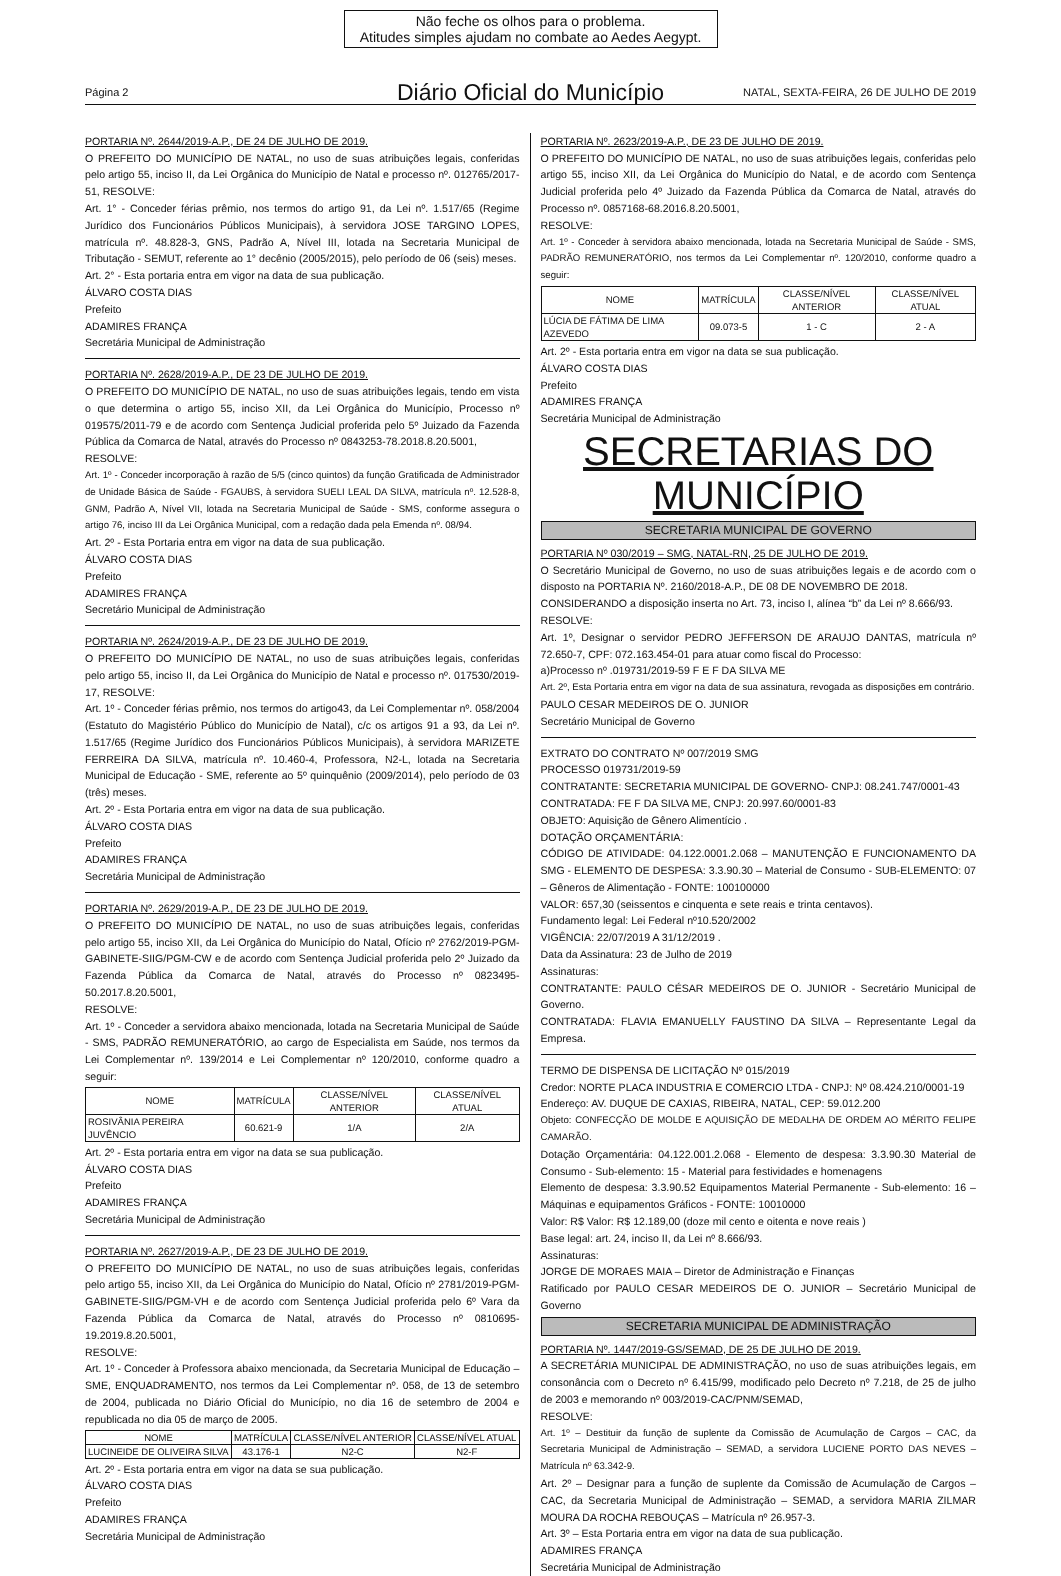Não feche os olhos para o problema.
Atitudes simples ajudam no combate ao Aedes Aegypt.
Página 2
Diário Oficial do Município
NATAL, SEXTA-FEIRA, 26 DE JULHO DE 2019
PORTARIA Nº. 2644/2019-A.P., DE 24 DE JULHO DE 2019.
O PREFEITO DO MUNICÍPIO DE NATAL, no uso de suas atribuições legais, conferidas pelo artigo 55, inciso II, da Lei Orgânica do Município de Natal e processo nº. 012765/2017-51, RESOLVE:
Art. 1° - Conceder férias prêmio, nos termos do artigo 91, da Lei nº. 1.517/65 (Regime Jurídico dos Funcionários Públicos Municipais), à servidora JOSE TARGINO LOPES, matrícula nº. 48.828-3, GNS, Padrão A, Nível III, lotada na Secretaria Municipal de Tributação - SEMUT, referente ao 1° decênio (2005/2015), pelo período de 06 (seis) meses.
Art. 2° - Esta portaria entra em vigor na data de sua publicação.
ÁLVARO COSTA DIAS
Prefeito
ADAMIRES FRANÇA
Secretária Municipal de Administração
PORTARIA Nº. 2628/2019-A.P., DE 23 DE JULHO DE 2019.
O PREFEITO DO MUNICÍPIO DE NATAL, no uso de suas atribuições legais, tendo em vista o que determina o artigo 55, inciso XII, da Lei Orgânica do Município, Processo nº 019575/2011-79 e de acordo com Sentença Judicial proferida pelo 5º Juizado da Fazenda Pública da Comarca de Natal, através do Processo nº 0843253-78.2018.8.20.5001,
RESOLVE:
Art. 1º - Conceder incorporação à razão de 5/5 (cinco quintos) da função Gratificada de Administrador de Unidade Básica de Saúde - FGAUBS, à servidora SUELI LEAL DA SILVA, matrícula nº. 12.528-8, GNM, Padrão A, Nível VII, lotada na Secretaria Municipal de Saúde - SMS, conforme assegura o artigo 76, inciso III da Lei Orgânica Municipal, com a redação dada pela Emenda nº. 08/94.
Art. 2º - Esta Portaria entra em vigor na data de sua publicação.
ÁLVARO COSTA DIAS
Prefeito
ADAMIRES FRANÇA
Secretário Municipal de Administração
PORTARIA Nº. 2624/2019-A.P., DE 23 DE JULHO DE 2019.
O PREFEITO DO MUNICÍPIO DE NATAL, no uso de suas atribuições legais, conferidas pelo artigo 55, inciso II, da Lei Orgânica do Município de Natal e processo nº. 017530/2019-17, RESOLVE:
Art. 1º - Conceder férias prêmio, nos termos do artigo43, da Lei Complementar nº. 058/2004 (Estatuto do Magistério Público do Município de Natal), c/c os artigos 91 a 93, da Lei nº. 1.517/65 (Regime Jurídico dos Funcionários Públicos Municipais), à servidora MARIZETE FERREIRA DA SILVA, matrícula nº. 10.460-4, Professora, N2-L, lotada na Secretaria Municipal de Educação - SME, referente ao 5º quinquênio (2009/2014), pelo período de 03 (três) meses.
Art. 2º - Esta Portaria entra em vigor na data de sua publicação.
ÁLVARO COSTA DIAS
Prefeito
ADAMIRES FRANÇA
Secretária Municipal de Administração
PORTARIA Nº. 2629/2019-A.P., DE 23 DE JULHO DE 2019.
O PREFEITO DO MUNICÍPIO DE NATAL, no uso de suas atribuições legais, conferidas pelo artigo 55, inciso XII, da Lei Orgânica do Município do Natal, Ofício nº 2762/2019-PGM-GABINETE-SIIG/PGM-CW e de acordo com Sentença Judicial proferida pelo 2º Juizado da Fazenda Pública da Comarca de Natal, através do Processo nº 0823495-50.2017.8.20.5001,
RESOLVE:
Art. 1º - Conceder a servidora abaixo mencionada, lotada na Secretaria Municipal de Saúde - SMS, PADRÃO REMUNERATÓRIO, ao cargo de Especialista em Saúde, nos termos da Lei Complementar nº. 139/2014 e Lei Complementar nº 120/2010, conforme quadro a seguir:
| NOME | MATRÍCULA | CLASSE/NÍVEL ANTERIOR | CLASSE/NÍVEL ATUAL |
| --- | --- | --- | --- |
| ROSIVÂNIA PEREIRA JUVÊNCIO | 60.621-9 | 1/A | 2/A |
Art. 2º - Esta portaria entra em vigor na data se sua publicação.
ÁLVARO COSTA DIAS
Prefeito
ADAMIRES FRANÇA
Secretária Municipal de Administração
PORTARIA Nº. 2627/2019-A.P., DE 23 DE JULHO DE 2019.
O PREFEITO DO MUNICÍPIO DE NATAL, no uso de suas atribuições legais, conferidas pelo artigo 55, inciso XII, da Lei Orgânica do Município do Natal, Ofício nº 2781/2019-PGM-GABINETE-SIIG/PGM-VH e de acordo com Sentença Judicial proferida pelo 6º Vara da Fazenda Pública da Comarca de Natal, através do Processo nº 0810695-19.2019.8.20.5001,
RESOLVE:
Art. 1º - Conceder à Professora abaixo mencionada, da Secretaria Municipal de Educação – SME, ENQUADRAMENTO, nos termos da Lei Complementar nº. 058, de 13 de setembro de 2004, publicada no Diário Oficial do Município, no dia 16 de setembro de 2004 e republicada no dia 05 de março de 2005.
| NOME | MATRÍCULA | CLASSE/NÍVEL ANTERIOR | CLASSE/NÍVEL ATUAL |
| --- | --- | --- | --- |
| LUCINEIDE DE OLIVEIRA SILVA | 43.176-1 | N2-C | N2-F |
Art. 2º - Esta portaria entra em vigor na data se sua publicação.
ÁLVARO COSTA DIAS
Prefeito
ADAMIRES FRANÇA
Secretária Municipal de Administração
PORTARIA Nº. 2623/2019-A.P., DE 23 DE JULHO DE 2019.
O PREFEITO DO MUNICÍPIO DE NATAL, no uso de suas atribuições legais, conferidas pelo artigo 55, inciso XII, da Lei Orgânica do Município do Natal, e de acordo com Sentença Judicial proferida pelo 4º Juizado da Fazenda Pública da Comarca de Natal, através do Processo nº. 0857168-68.2016.8.20.5001,
RESOLVE:
Art. 1º - Conceder à servidora abaixo mencionada, lotada na Secretaria Municipal de Saúde - SMS, PADRÃO REMUNERATÓRIO, nos termos da Lei Complementar nº. 120/2010, conforme quadro a seguir:
| NOME | MATRÍCULA | CLASSE/NÍVEL ANTERIOR | CLASSE/NÍVEL ATUAL |
| --- | --- | --- | --- |
| LÚCIA DE FÁTIMA DE LIMA AZEVEDO | 09.073-5 | 1 - C | 2 - A |
Art. 2º - Esta portaria entra em vigor na data se sua publicação.
ÁLVARO COSTA DIAS
Prefeito
ADAMIRES FRANÇA
Secretária Municipal de Administração
SECRETARIAS DO MUNICÍPIO
SECRETARIA MUNICIPAL DE GOVERNO
PORTARIA Nº 030/2019 – SMG, NATAL-RN, 25 DE JULHO DE 2019.
O Secretário Municipal de Governo, no uso de suas atribuições legais e de acordo com o disposto na PORTARIA Nº. 2160/2018-A.P., DE 08 DE NOVEMBRO DE 2018.
CONSIDERANDO a disposição inserta no Art. 73, inciso I, alínea “b” da Lei nº 8.666/93.
RESOLVE:
Art. 1º, Designar o servidor PEDRO JEFFERSON DE ARAUJO DANTAS, matrícula nº 72.650-7, CPF: 072.163.454-01 para atuar como fiscal do Processo:
a)Processo nº .019731/2019-59 F E F DA SILVA ME
Art. 2º, Esta Portaria entra em vigor na data de sua assinatura, revogada as disposições em contrário.
PAULO CESAR MEDEIROS DE O. JUNIOR
Secretário Municipal de Governo
EXTRATO DO CONTRATO Nº 007/2019 SMG
PROCESSO 019731/2019-59
CONTRATANTE: SECRETARIA MUNICIPAL DE GOVERNO- CNPJ: 08.241.747/0001-43
CONTRATADA: FE F DA SILVA ME, CNPJ: 20.997.60/0001-83
OBJETO: Aquisição de Gênero Alimentício .
DOTAÇÃO ORÇAMENTÁRIA:
CÓDIGO DE ATIVIDADE: 04.122.0001.2.068 – MANUTENÇÃO E FUNCIONAMENTO DA SMG - ELEMENTO DE DESPESA: 3.3.90.30 – Material de Consumo - SUB-ELEMENTO: 07 – Gêneros de Alimentação - FONTE: 100100000
VALOR: 657,30 (seissentos e cinquenta e sete reais e trinta centavos).
Fundamento legal: Lei Federal nº10.520/2002
VIGÊNCIA: 22/07/2019 A 31/12/2019 .
Data da Assinatura: 23 de Julho de 2019
Assinaturas:
CONTRATANTE: PAULO CÉSAR MEDEIROS DE O. JUNIOR - Secretário Municipal de Governo.
CONTRATADA: FLAVIA EMANUELLY FAUSTINO DA SILVA – Representante Legal da Empresa.
TERMO DE DISPENSA DE LICITAÇÃO Nº 015/2019
Credor: NORTE PLACA INDUSTRIA E COMERCIO LTDA - CNPJ: Nº 08.424.210/0001-19
Endereço: AV. DUQUE DE CAXIAS, RIBEIRA, NATAL, CEP: 59.012.200
Objeto: CONFECÇÃO DE MOLDE E AQUISIÇÃO DE MEDALHA DE ORDEM AO MÉRITO FELIPE CAMARÃO.
Dotação Orçamentária: 04.122.001.2.068 - Elemento de despesa: 3.3.90.30 Material de Consumo - Sub-elemento: 15 - Material para festividades e homenagens
Elemento de despesa: 3.3.90.52 Equipamentos Material Permanente - Sub-elemento: 16 – Máquinas e equipamentos Gráficos - FONTE: 10010000
Valor: R$ Valor: R$ 12.189,00 (doze mil cento e oitenta e nove reais )
Base legal: art. 24, inciso II, da Lei nº 8.666/93.
Assinaturas:
JORGE DE MORAES MAIA – Diretor de Administração e Finanças
Ratificado por PAULO CESAR MEDEIROS DE O. JUNIOR – Secretário Municipal de Governo
SECRETARIA MUNICIPAL DE ADMINISTRAÇÃO
PORTARIA Nº. 1447/2019-GS/SEMAD, DE 25 DE JULHO DE 2019.
A SECRETÁRIA MUNICIPAL DE ADMINISTRAÇÃO, no uso de suas atribuições legais, em consonância com o Decreto nº 6.415/99, modificado pelo Decreto nº 7.218, de 25 de julho de 2003 e memorando nº 003/2019-CAC/PNM/SEMAD,
RESOLVE:
Art. 1º – Destituir da função de suplente da Comissão de Acumulação de Cargos – CAC, da Secretaria Municipal de Administração – SEMAD, a servidora LUCIENE PORTO DAS NEVES – Matrícula nº 63.342-9.
Art. 2º – Designar para a função de suplente da Comissão de Acumulação de Cargos – CAC, da Secretaria Municipal de Administração – SEMAD, a servidora MARIA ZILMAR MOURA DA ROCHA REBOUÇAS – Matrícula nº 26.957-3.
Art. 3º – Esta Portaria entra em vigor na data de sua publicação.
ADAMIRES FRANÇA
Secretária Municipal de Administração